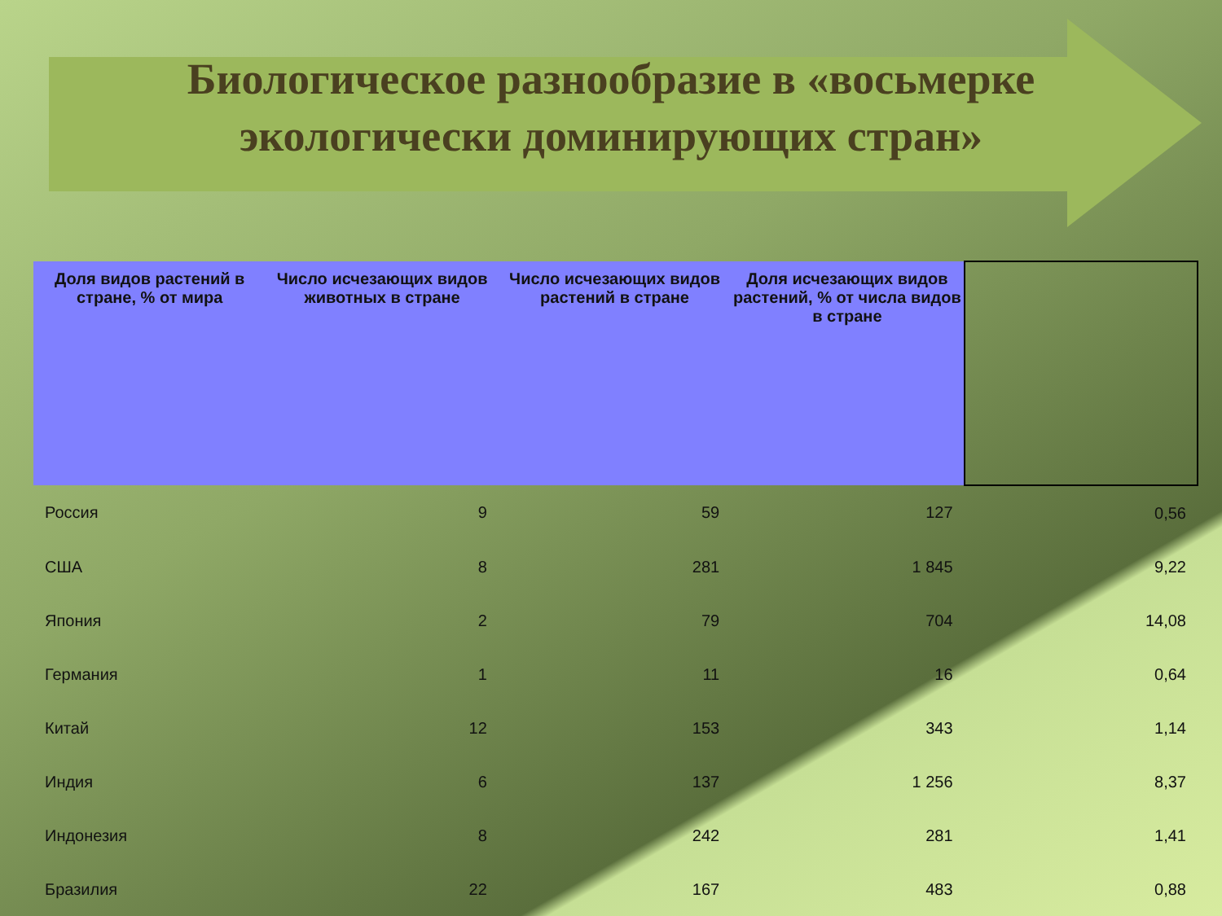Биологическое разнообразие в «восьмерке
экологически доминирующих стран»
| Доля видов растений в стране, % от мира | Число исчезающих видов животных в стране | Число исчезающих видов растений в стране | Доля исчезающих видов растений, % от числа видов в стране | |
| --- | --- | --- | --- | --- |
| Россия | 9 | 59 | 127 | 0,56 |
| США | 8 | 281 | 1 845 | 9,22 |
| Япония | 2 | 79 | 704 | 14,08 |
| Германия | 1 | 11 | 16 | 0,64 |
| Китай | 12 | 153 | 343 | 1,14 |
| Индия | 6 | 137 | 1 256 | 8,37 |
| Индонезия | 8 | 242 | 281 | 1,41 |
| Бразилия | 22 | 167 | 483 | 0,88 |